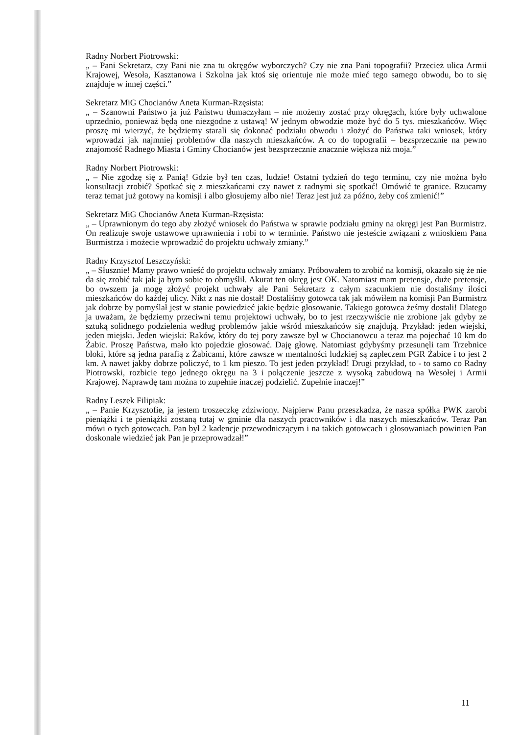Radny Norbert Piotrowski:
„ – Pani Sekretarz, czy Pani nie zna tu okręgów wyborczych? Czy nie zna Pani topografii? Przecież ulica Armii Krajowej, Wesoła, Kasztanowa i Szkolna jak ktoś się orientuje nie może mieć tego samego obwodu, bo to się znajduje w innej części.”
Sekretarz MiG Chocianów Aneta Kurman-Rzęsista:
„ – Szanowni Państwo ja już Państwu tłumaczyłam – nie możemy zostać przy okręgach, które były uchwalone uprzednio, ponieważ będą one niezgodne z ustawą! W jednym obwodzie może być do 5 tys. mieszkańców. Więc proszę mi wierzyć, że będziemy starali się dokonać podziału obwodu i złożyć do Państwa taki wniosek, który wprowadzi jak najmniej problemów dla naszych mieszkańców. A co do topografii – bezsprzecznie na pewno znajomość Radnego Miasta i Gminy Chocianów jest bezsprzecznie znacznie większa niż moja.”
Radny Norbert Piotrowski:
„ – Nie zgodzę się z Panią! Gdzie był ten czas, ludzie! Ostatni tydzień do tego terminu, czy nie można było konsultacji zrobić? Spotkać się z mieszkańcami czy nawet z radnymi się spotkać! Omówić te granice. Rzucamy teraz temat już gotowy na komisji i albo głosujemy albo nie! Teraz jest już za późno, żeby coś zmienić!”
Sekretarz MiG Chocianów Aneta Kurman-Rzęsista:
„ – Uprawnionym do tego aby złożyć wniosek do Państwa w sprawie podziału gminy na okręgi jest Pan Burmistrz. On realizuje swoje ustawowe uprawnienia i robi to w terminie. Państwo nie jesteście związani z wnioskiem Pana Burmistrza i możecie wprowadzić do projektu uchwały zmiany.”
Radny Krzysztof Leszczyński:
„ – Słusznie! Mamy prawo wnieść do projektu uchwały zmiany. Próbowałem to zrobić na komisji, okazało się że nie da się zrobić tak jak ja bym sobie to obmyślił. Akurat ten okręg jest OK. Natomiast mam pretensje, duże pretensje, bo owszem ja mogę złożyć projekt uchwały ale Pani Sekretarz z całym szacunkiem nie dostaliśmy ilości mieszkańców do każdej ulicy. Nikt z nas nie dostał! Dostaliśmy gotowca tak jak mówiłem na komisji Pan Burmistrz jak dobrze by pomyślał jest w stanie powiedzieć jakie będzie głosowanie. Takiego gotowca żeśmy dostali! Dlatego ja uważam, że będziemy przeciwni temu projektowi uchwały, bo to jest rzeczywiście nie zrobione jak gdyby ze sztuką solidnego podzielenia według problemów jakie wśród mieszkańców się znajdują. Przykład: jeden wiejski, jeden miejski. Jeden wiejski: Raków, który do tej pory zawsze był w Chocianowcu a teraz ma pojechać 10 km do Żabic. Proszę Państwa, mało kto pojedzie głosować. Daję głowę. Natomiast gdybyśmy przesunęli tam Trzebnice bloki, które są jedna parafią z Żabicami, które zawsze w mentalności ludzkiej są zapleczem PGR Żabice i to jest 2 km. A nawet jakby dobrze policzyć, to 1 km pieszo. To jest jeden przykład! Drugi przykład, to - to samo co Radny Piotrowski, rozbicie tego jednego okręgu na 3 i połączenie jeszcze z wysoką zabudową na Wesołej i Armii Krajowej. Naprawdę tam można to zupełnie inaczej podzielić. Zupełnie inaczej!”
Radny Leszek Filipiak:
„ – Panie Krzysztofie, ja jestem troszeczkę zdziwiony. Najpierw Panu przeszkadza, że nasza spółka PWK zarobi pieniążki i te pieniążki zostaną tutaj w gminie dla naszych pracowników i dla naszych mieszkańców. Teraz Pan mówi o tych gotowcach. Pan był 2 kadencje przewodniczącym i na takich gotowcach i głosowaniach powinien Pan doskonale wiedzieć jak Pan je przeprowadzał!”
11